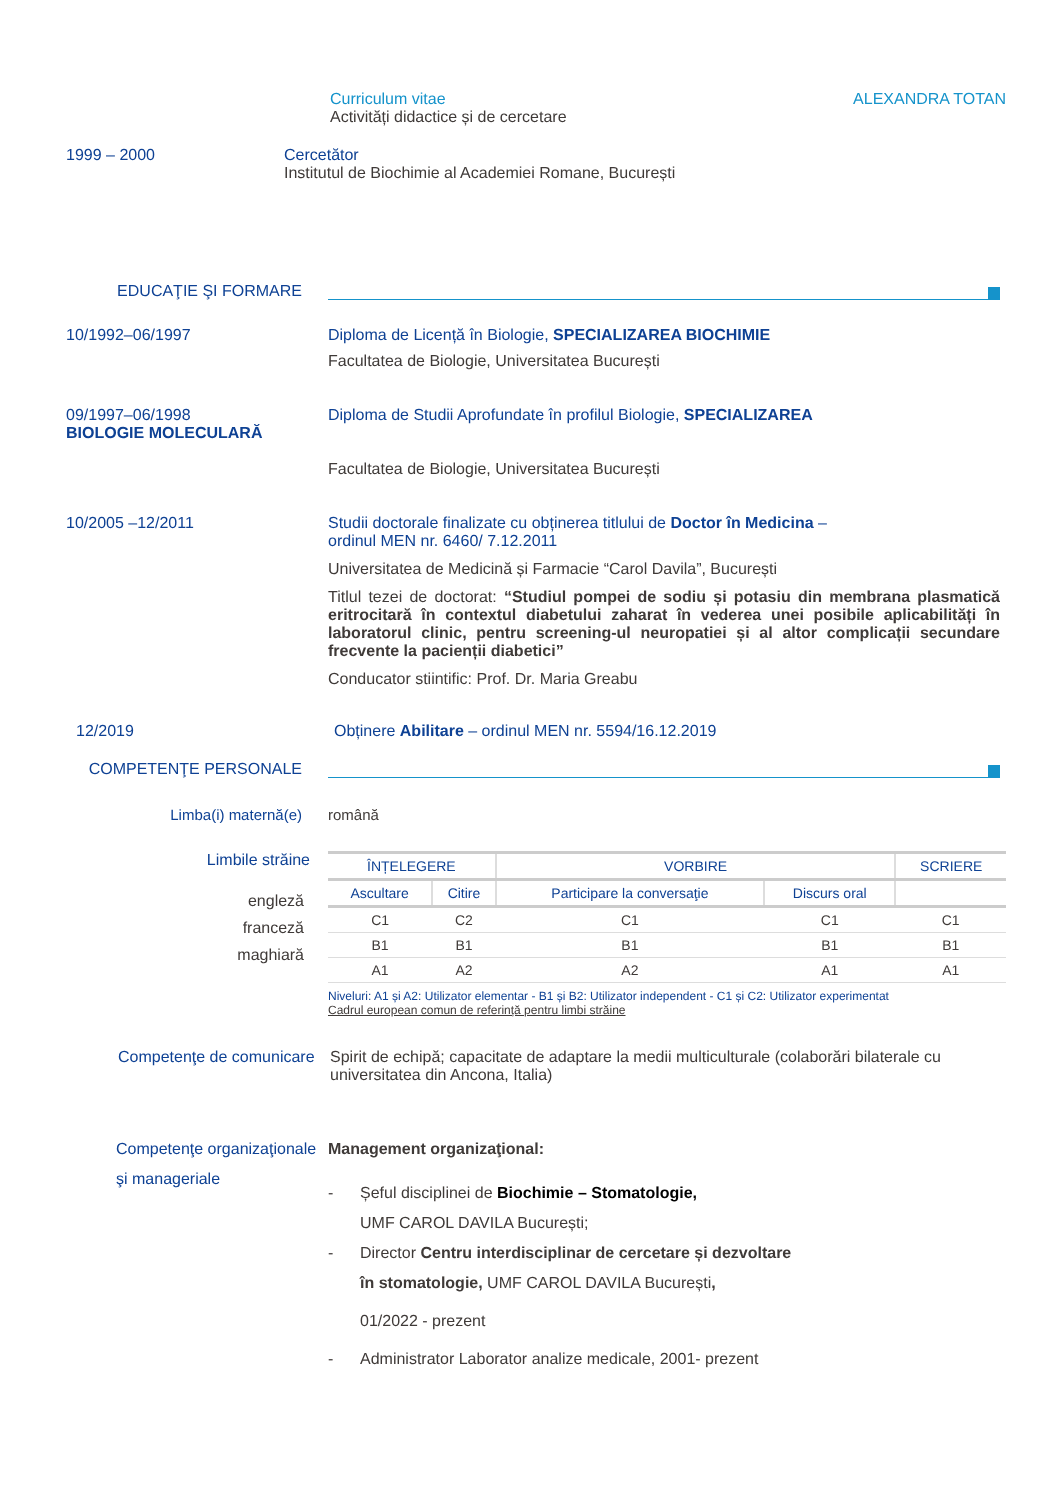Curriculum vitae
Activități didactice și de cercetare
ALEXANDRA TOTAN
1999 – 2000 Cercetător
Institutul de Biochimie al Academiei Romane, București
EDUCAŢIE ŞI FORMARE
10/1992–06/1997 Diploma de Licență în Biologie, SPECIALIZAREA BIOCHIMIE
Facultatea de Biologie, Universitatea București
09/1997–06/1998
BIOLOGIE MOLECULARĂ
Diploma de Studii Aprofundate în profilul Biologie, SPECIALIZAREA
Facultatea de Biologie, Universitatea București
10/2005 –12/2011 Studii doctorale finalizate cu obținerea titlului de Doctor în Medicina –
ordinul MEN nr. 6460/ 7.12.2011
Universitatea de Medicină și Farmacie “Carol Davila”, București
Titlul tezei de doctorat: “Studiul pompei de sodiu și potasiu din membrana plasmatică eritrocitară în contextul diabetului zaharat în vederea unei posibile aplicabilități în laboratorul clinic, pentru screening-ul neuropatiei și al altor complicații secundare frecvente la pacienții diabetici”
Conducator stiintific: Prof. Dr. Maria Greabu
12/2019 Obținere Abilitare – ordinul MEN nr. 5594/16.12.2019
COMPETENŢE PERSONALE
Limba(i) maternă(e) română
Limbile străine
| ÎNȚELEGERE | | VORBIRE | | SCRIERE |
| --- | --- | --- | --- | --- |
| Ascultare | Citire | Participare la conversaţie | Discurs oral | |
| C1 | C2 | C1 | C1 | C1 |
| B1 | B1 | B1 | B1 | B1 |
| A1 | A2 | A2 | A1 | A1 |
Niveluri: A1 și A2: Utilizator elementar - B1 și B2: Utilizator independent - C1 și C2: Utilizator experimentat
Cadrul european comun de referință pentru limbi străine
engleză
franceză
maghiară
Competenţe de comunicare Spirit de echipă; capacitate de adaptare la medii multiculturale (colaborări bilaterale cu universitatea din Ancona, Italia)
Competenţe organizaţionale şi manageriale
Management organizaţional:
- Șeful disciplinei de Biochimie – Stomatologie,
UMF CAROL DAVILA București;
- Director Centru interdisciplinar de cercetare și dezvoltare
în stomatologie, UMF CAROL DAVILA București,
01/2022 - prezent
- Administrator Laborator analize medicale, 2001- prezent